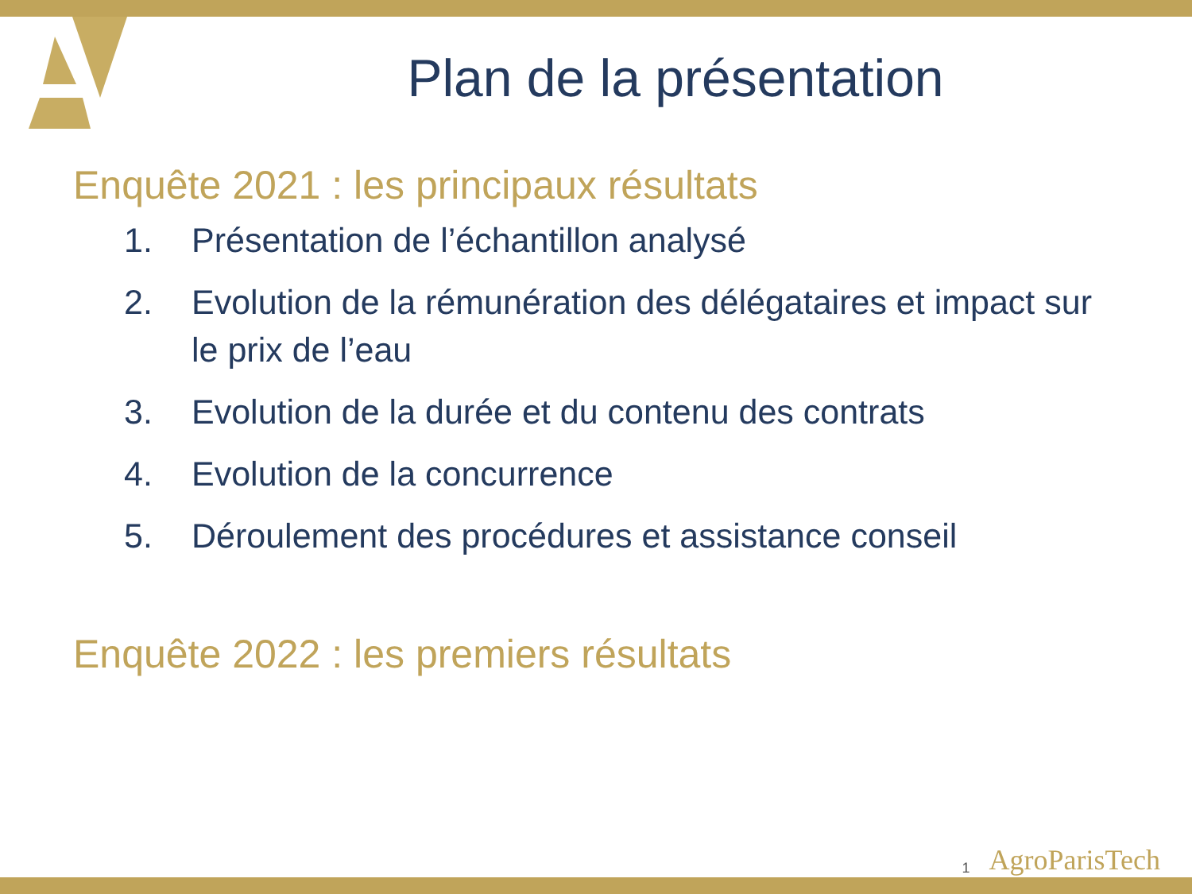Plan de la présentation
Enquête 2021 : les principaux résultats
1. Présentation de l’échantillon analysé
2. Evolution de la rémunération des délégataires et impact sur le prix de l’eau
3. Evolution de la durée et du contenu des contrats
4. Evolution de la concurrence
5. Déroulement des procédures et assistance conseil
Enquête 2022 : les premiers résultats
1 AgroParisTech